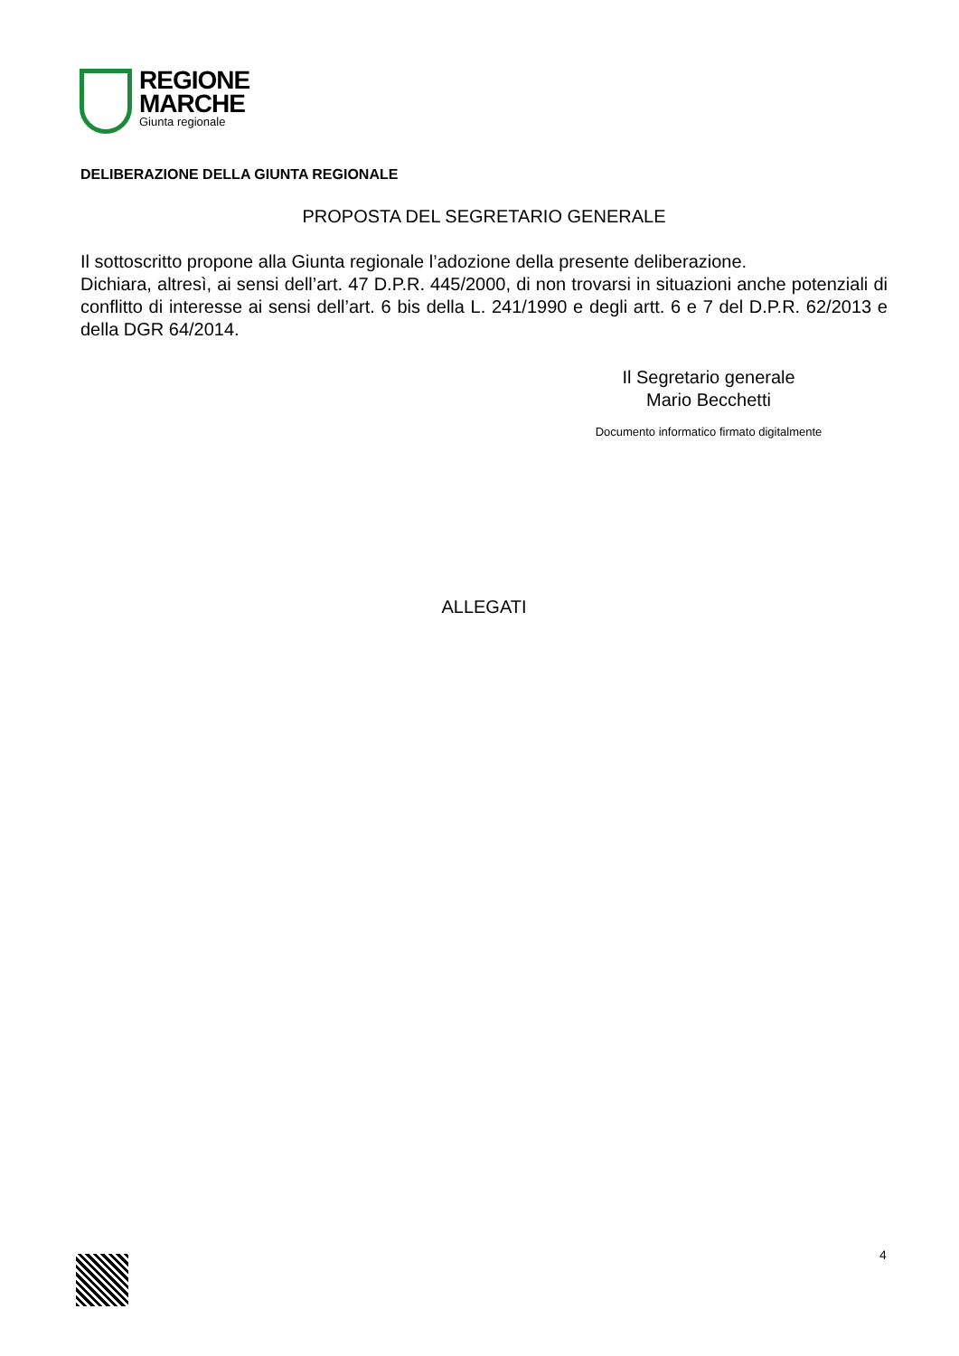REGIONE
MARCHE
Giunta regionale
DELIBERAZIONE DELLA GIUNTA REGIONALE
PROPOSTA DEL SEGRETARIO GENERALE
Il sottoscritto propone alla Giunta regionale l’adozione della presente deliberazione.
Dichiara, altresì, ai sensi dell’art. 47 D.P.R. 445/2000, di non trovarsi in situazioni anche potenziali di conflitto di interesse ai sensi dell’art. 6 bis della L. 241/1990 e degli artt. 6 e 7 del D.P.R. 62/2013 e della DGR 64/2014.
Il Segretario generale
Mario Becchetti
Documento informatico firmato digitalmente
ALLEGATI
4